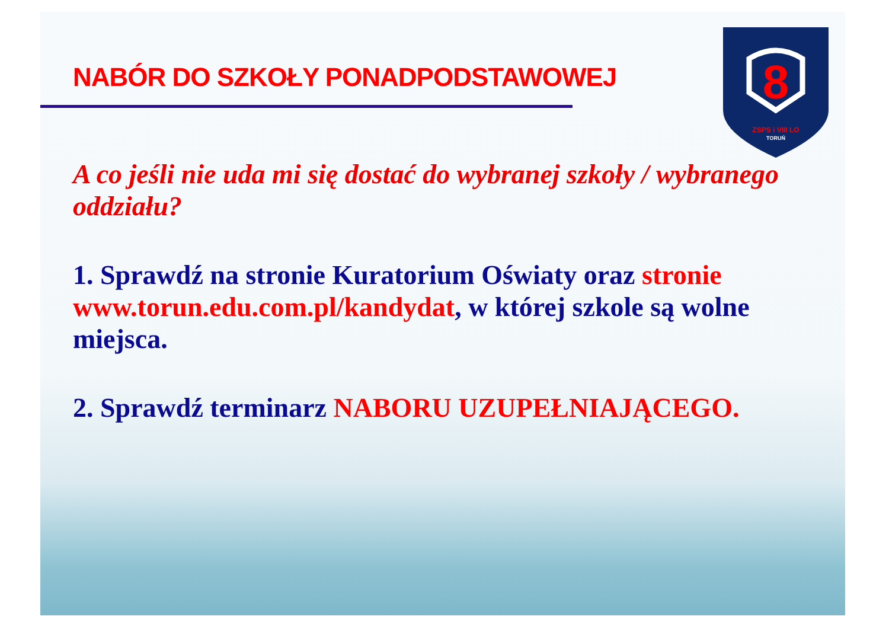8
ZSPS i VIII LO
TORUŃ
NABÓR DO SZKOŁY PONADPODSTAWOWEJ
A co jeśli nie uda mi się dostać do wybranej szkoły / wybranego oddziału?
1. Sprawdź na stronie Kuratorium Oświaty oraz stronie www.torun.edu.com.pl/kandydat, w której szkole są wolne miejsca.
2. Sprawdź terminarz NABORU UZUPEŁNIAJĄCEGO.